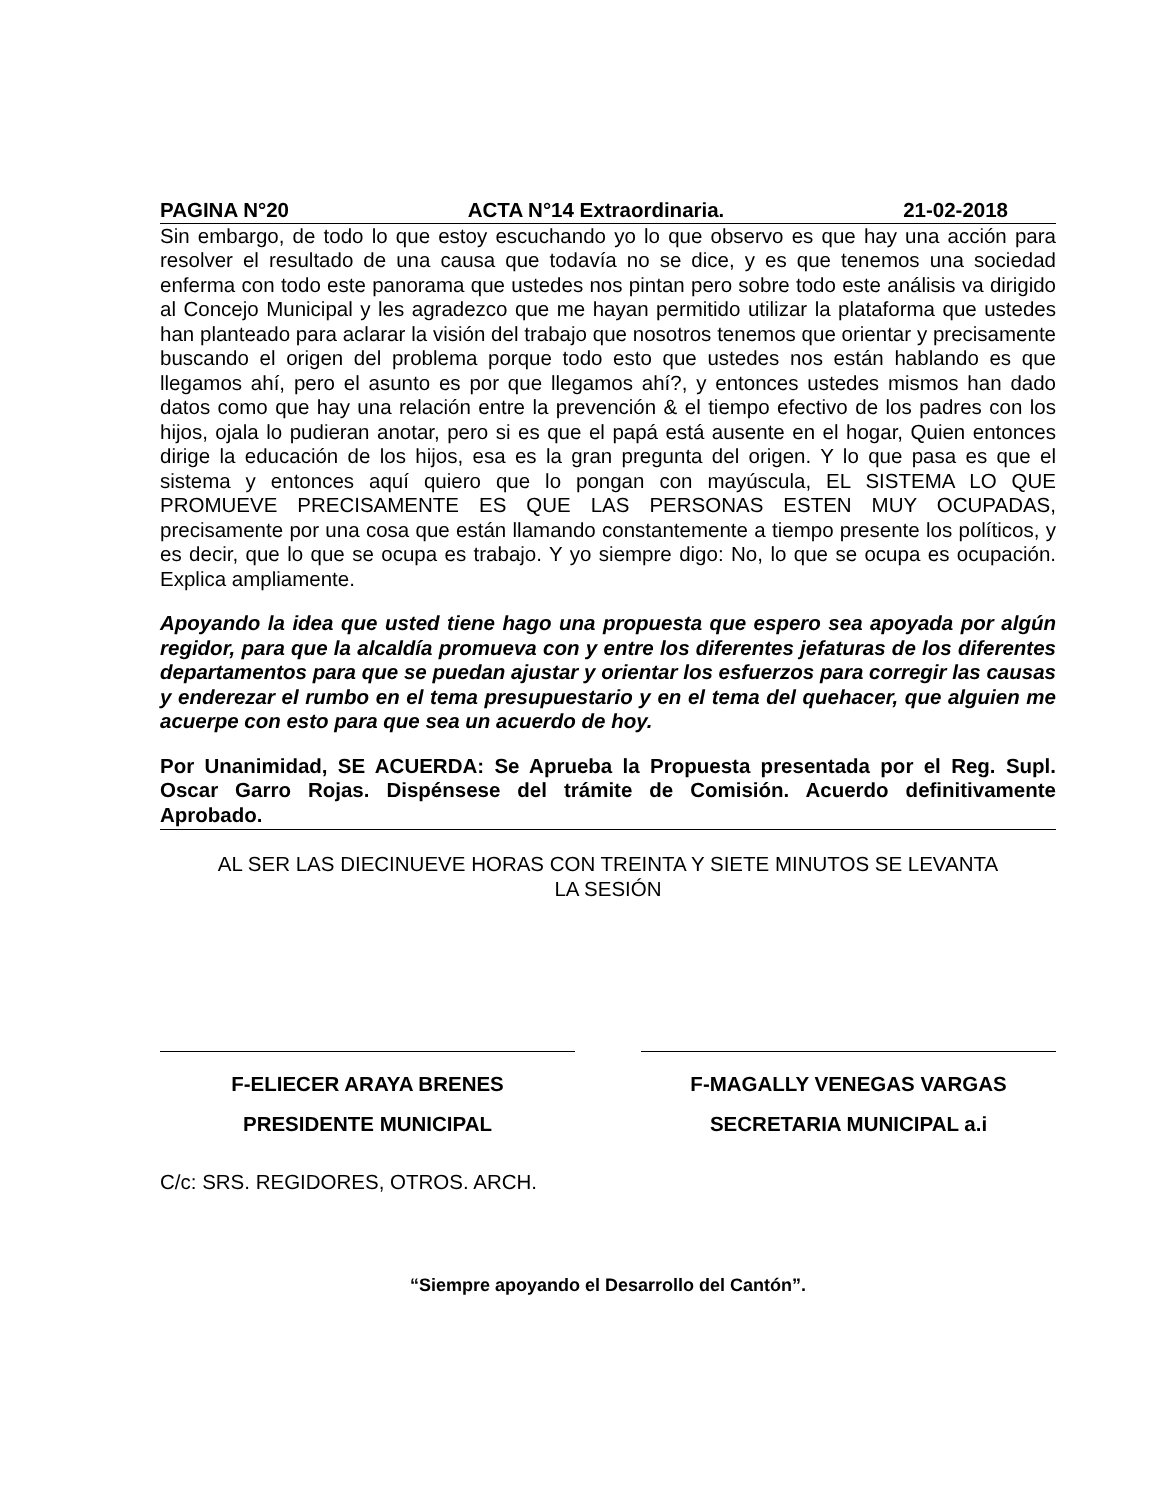PAGINA N°20 ACTA N°14 Extraordinaria. 21-02-2018
Sin embargo, de todo lo que estoy escuchando yo lo que observo es que hay una acción para resolver el resultado de una causa que todavía no se dice, y es que tenemos una sociedad enferma con todo este panorama que ustedes nos pintan pero sobre todo este análisis va dirigido al Concejo Municipal y les agradezco que me hayan permitido utilizar la plataforma que ustedes han planteado para aclarar la visión del trabajo que nosotros tenemos que orientar y precisamente buscando el origen del problema porque todo esto que ustedes nos están hablando es que llegamos ahí, pero el asunto es por que llegamos ahí?, y entonces ustedes mismos han dado datos como que hay una relación entre la prevención & el tiempo efectivo de los padres con los hijos, ojala lo pudieran anotar, pero si es que el papá está ausente en el hogar, Quien entonces dirige la educación de los hijos, esa es la gran pregunta del origen. Y lo que pasa es que el sistema y entonces aquí quiero que lo pongan con mayúscula, EL SISTEMA LO QUE PROMUEVE PRECISAMENTE ES QUE LAS PERSONAS ESTEN MUY OCUPADAS, precisamente por una cosa que están llamando constantemente a tiempo presente los políticos, y es decir, que lo que se ocupa es trabajo. Y yo siempre digo: No, lo que se ocupa es ocupación. Explica ampliamente.
Apoyando la idea que usted tiene hago una propuesta que espero sea apoyada por algún regidor, para que la alcaldía promueva con y entre los diferentes jefaturas de los diferentes departamentos para que se puedan ajustar y orientar los esfuerzos para corregir las causas y enderezar el rumbo en el tema presupuestario y en el tema del quehacer, que alguien me acuerpe con esto para que sea un acuerdo de hoy.
Por Unanimidad, SE ACUERDA: Se Aprueba la Propuesta presentada por el Reg. Supl. Oscar Garro Rojas. Dispénsese del trámite de Comisión. Acuerdo definitivamente Aprobado.
AL SER LAS DIECINUEVE HORAS CON TREINTA Y SIETE MINUTOS SE LEVANTA
LA SESIÓN
F-ELIECER ARAYA BRENES
PRESIDENTE MUNICIPAL
F-MAGALLY VENEGAS VARGAS
SECRETARIA MUNICIPAL a.i
C/c: SRS. REGIDORES, OTROS. ARCH.
“Siempre apoyando el Desarrollo del Cantón”.